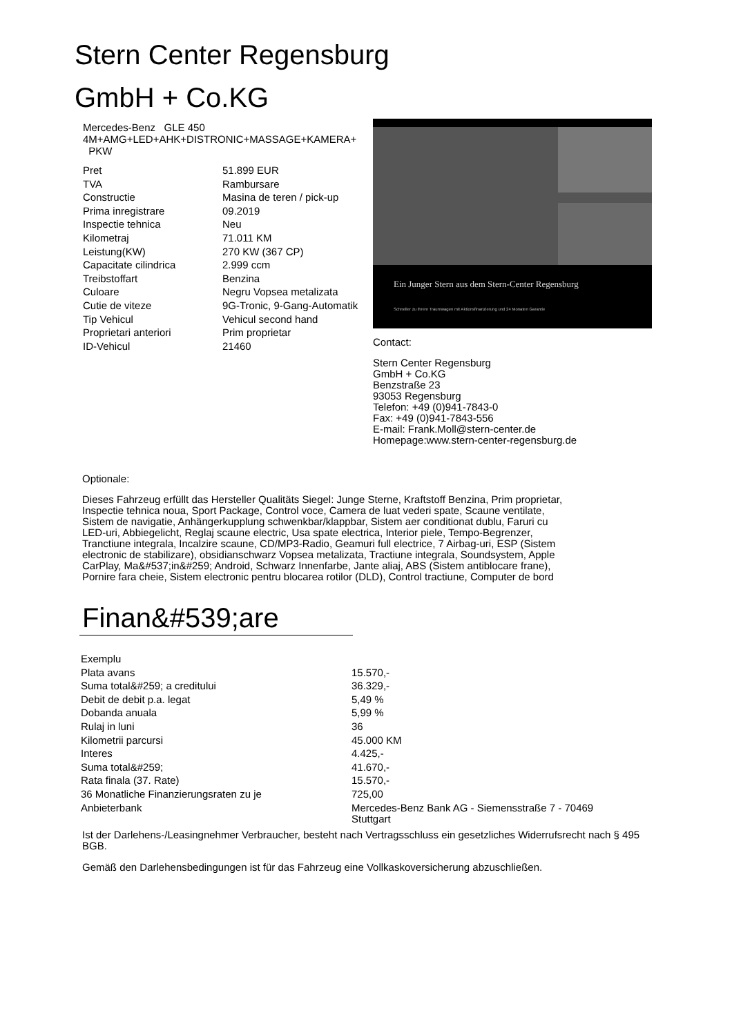Stern Center Regensburg
GmbH + Co.KG
Mercedes-Benz GLE 450 4M+AMG+LED+AHK+DISTRONIC+MASSAGE+KAMERA+ PKW
| Pret | 51.899 EUR |
| TVA | Rambursare |
| Constructie | Masina de teren / pick-up |
| Prima inregistrare | 09.2019 |
| Inspectie tehnica | Neu |
| Kilometraj | 71.011 KM |
| Leistung(KW) | 270 KW (367 CP) |
| Capacitate cilindrica | 2.999 ccm |
| Treibstoffart | Benzina |
| Culoare | Negru Vopsea metalizata |
| Cutie de viteze | 9G-Tronic, 9-Gang-Automatik |
| Tip Vehicul | Vehicul second hand |
| Proprietari anteriori | Prim proprietar |
| ID-Vehicul | 21460 |
Ein Junger Stern aus dem Stern-Center Regensburg
Schneller zu Ihrem Traumwagen mit Aktionsfinanzierung und 24 Monaten Garantie
Contact:
Stern Center Regensburg
GmbH + Co.KG
Benzstraße 23
93053 Regensburg
Telefon: +49 (0)941-7843-0
Fax: +49 (0)941-7843-556
E-mail: Frank.Moll@stern-center.de
Homepage:www.stern-center-regensburg.de
Optionale:
Dieses Fahrzeug erfüllt das Hersteller Qualitäts Siegel: Junge Sterne, Kraftstoff Benzina, Prim proprietar, Inspectie tehnica noua, Sport Package, Control voce, Camera de luat vederi spate, Scaune ventilate, Sistem de navigatie, Anhängerkupplung schwenkbar/klappbar, Sistem aer conditionat dublu, Faruri cu LED-uri, Abbiegelicht, Reglaj scaune electric, Usa spate electrica, Interior piele, Tempo-Begrenzer, Tranctiune integrala, Incalzire scaune, CD/MP3-Radio, Geamuri full electrice, 7 Airbag-uri, ESP (Sistem electronic de stabilizare), obsidianschwarz Vopsea metalizata, Tractiune integrala, Soundsystem, Apple CarPlay, Ma&#537;in&#259; Android, Schwarz Innenfarbe, Jante aliaj, ABS (Sistem antiblocare frane), Pornire fara cheie, Sistem electronic pentru blocarea rotilor (DLD), Control tractiune, Computer de bord
Finan&#539;are
| Exemplu | |
| Plata avans | 15.570,- |
| Suma total&#259; a creditului | 36.329,- |
| Debit de debit p.a. legat | 5,49 % |
| Dobanda anuala | 5,99 % |
| Rulaj in luni | 36 |
| Kilometrii parcursi | 45.000 KM |
| Interes | 4.425,- |
| Suma total&#259; | 41.670,- |
| Rata finala (37. Rate) | 15.570,- |
| 36 Monatliche Finanzierungsraten zu je | 725,00 |
| Anbieterbank | Mercedes-Benz Bank AG - Siemensstraße 7 - 70469 Stuttgart |
Ist der Darlehens-/Leasingnehmer Verbraucher, besteht nach Vertragsschluss ein gesetzliches Widerrufsrecht nach § 495 BGB.
Gemäß den Darlehensbedingungen ist für das Fahrzeug eine Vollkaskoversicherung abzuschließen.